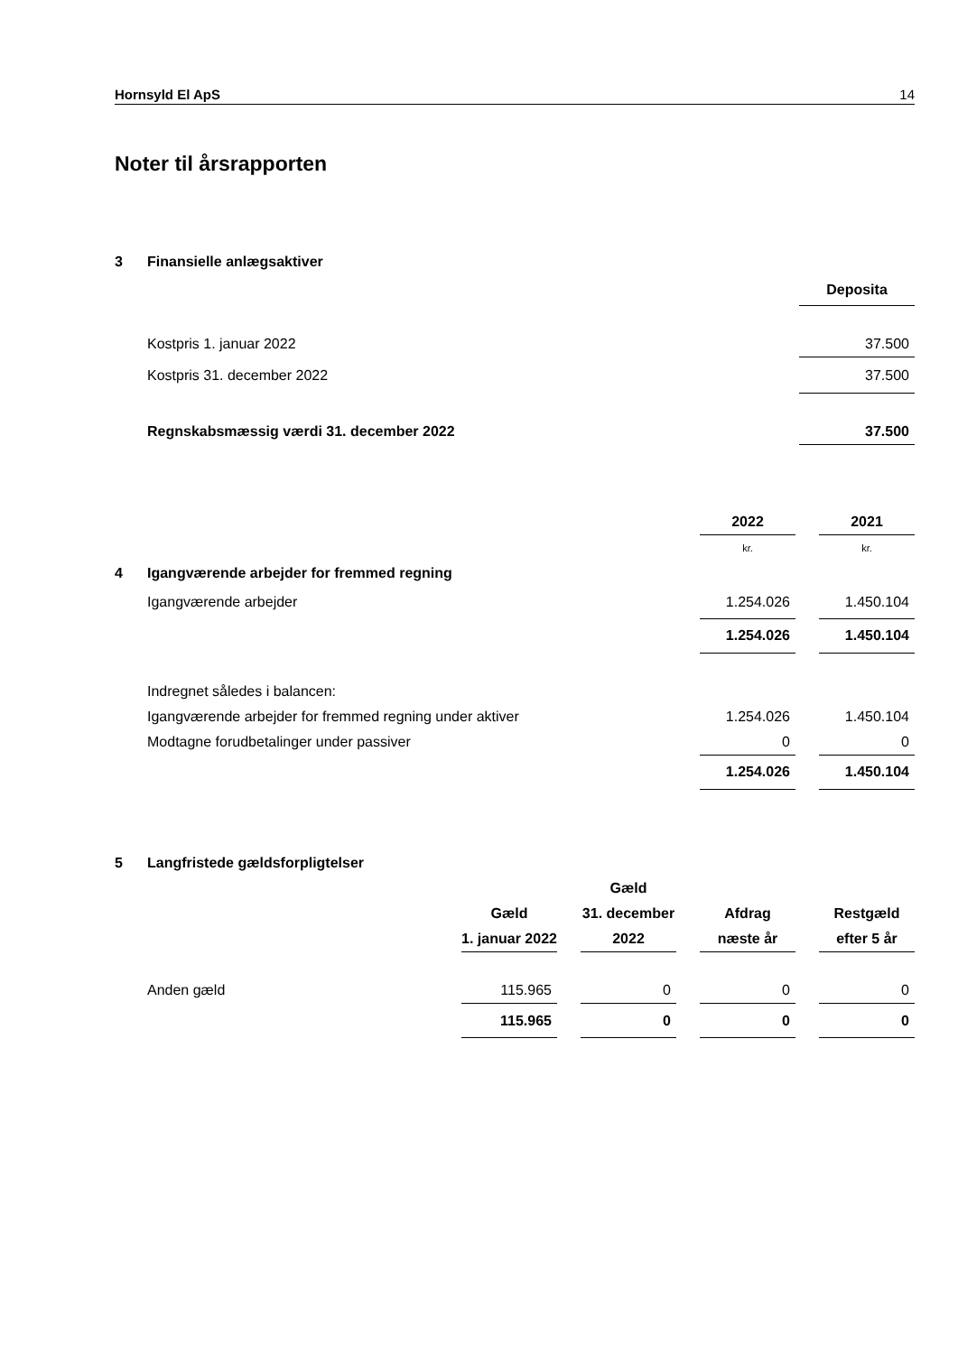Hornsyld El ApS 14
Noter til årsrapporten
| 3 | Finansielle anlægsaktiver | |
| | | Deposita |
| | Kostpris 1. januar 2022 | 37.500 |
| | Kostpris 31. december 2022 | 37.500 |
| | Regnskabsmæssig værdi 31. december 2022 | 37.500 |
| | | 2022 | | 2021 |
| | | kr. | | kr. |
| 4 | Igangværende arbejder for fremmed regning | | | |
| | Igangværende arbejder | 1.254.026 | | 1.450.104 |
| | | 1.254.026 | | 1.450.104 |
| | Indregnet således i balancen: | | | |
| | Igangværende arbejder for fremmed regning under aktiver | 1.254.026 | | 1.450.104 |
| | Modtagne forudbetalinger under passiver | 0 | | 0 |
| | | 1.254.026 | | 1.450.104 |
| 5 | Langfristede gældsforpligtelser | | | | | | | |
| | | | | Gæld | | | | |
| | | Gæld | | 31. december | | Afdrag | | Restgæld |
| | | 1. januar 2022 | | 2022 | | næste år | | efter 5 år |
| | Anden gæld | 115.965 | | 0 | | 0 | | 0 |
| | | 115.965 | | 0 | | 0 | | 0 |